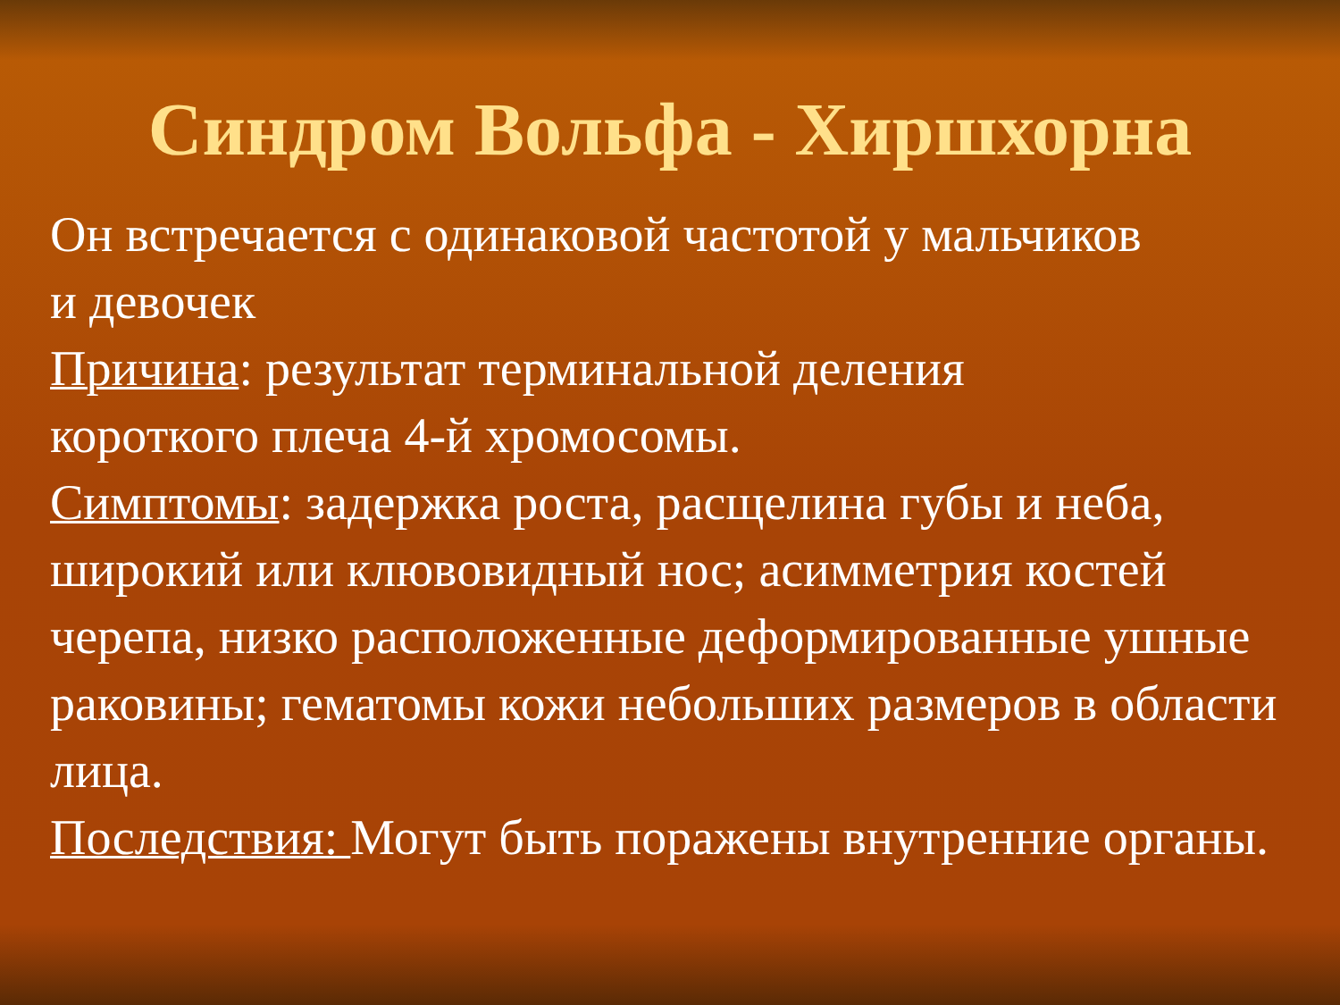Синдром Вольфа - Хиршхорна
Он встречается с одинаковой частотой у мальчиков
и девочек
Причина: результат терминальной деления
короткого плеча 4-й хромосомы.
Симптомы: задержка роста, расщелина губы и неба, широкий или клювовидный нос; асимметрия костей черепа, низко расположенные деформированные ушные раковины; гематомы кожи небольших размеров в области лица.
Последствия: Могут быть поражены внутренние органы.